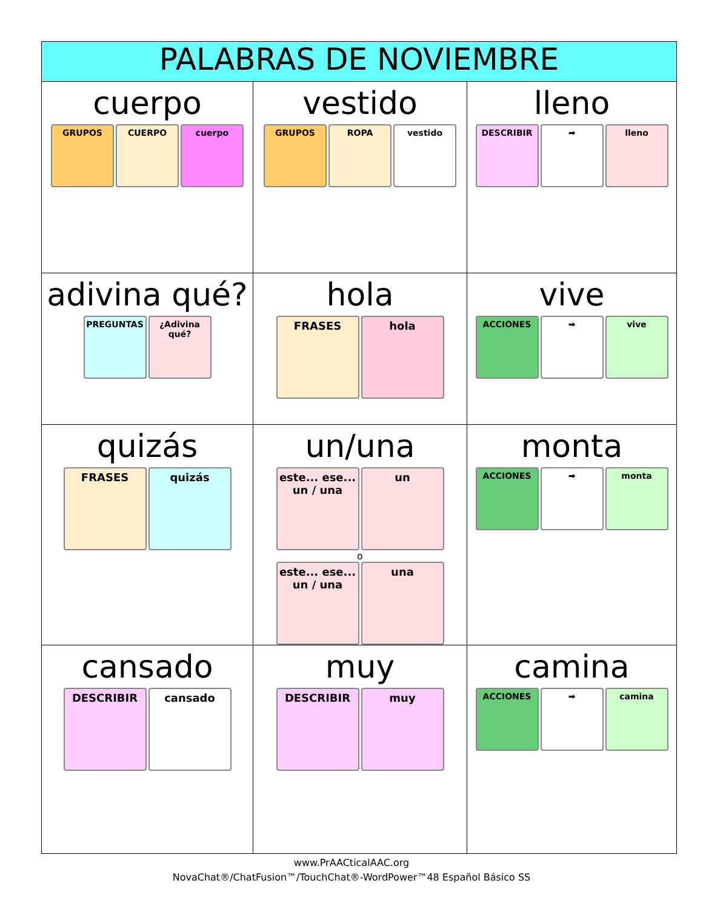| PALABRAS DE NOVIEMBRE | | |
| --- | --- | --- |
| cuerpo GRUPOS CUERPO cuerpo | vestido GRUPOS ROPA vestido | lleno DESCRIBIR ➡ lleno |
| adivina qué? PREGUNTAS ¿Adivina qué? | hola FRASES hola | vive ACCIONES ➡ vive |
| quizás FRASES quizás | un/una este... ese... un / una un o este... ese... un / una una | monta ACCIONES ➡ monta |
| cansado DESCRIBIR cansado | muy DESCRIBIR muy | camina ACCIONES ➡ camina |
www.PrAACticalAAC.org
NovaChat®/ChatFusion™/TouchChat®-WordPower™48 Español Básico SS